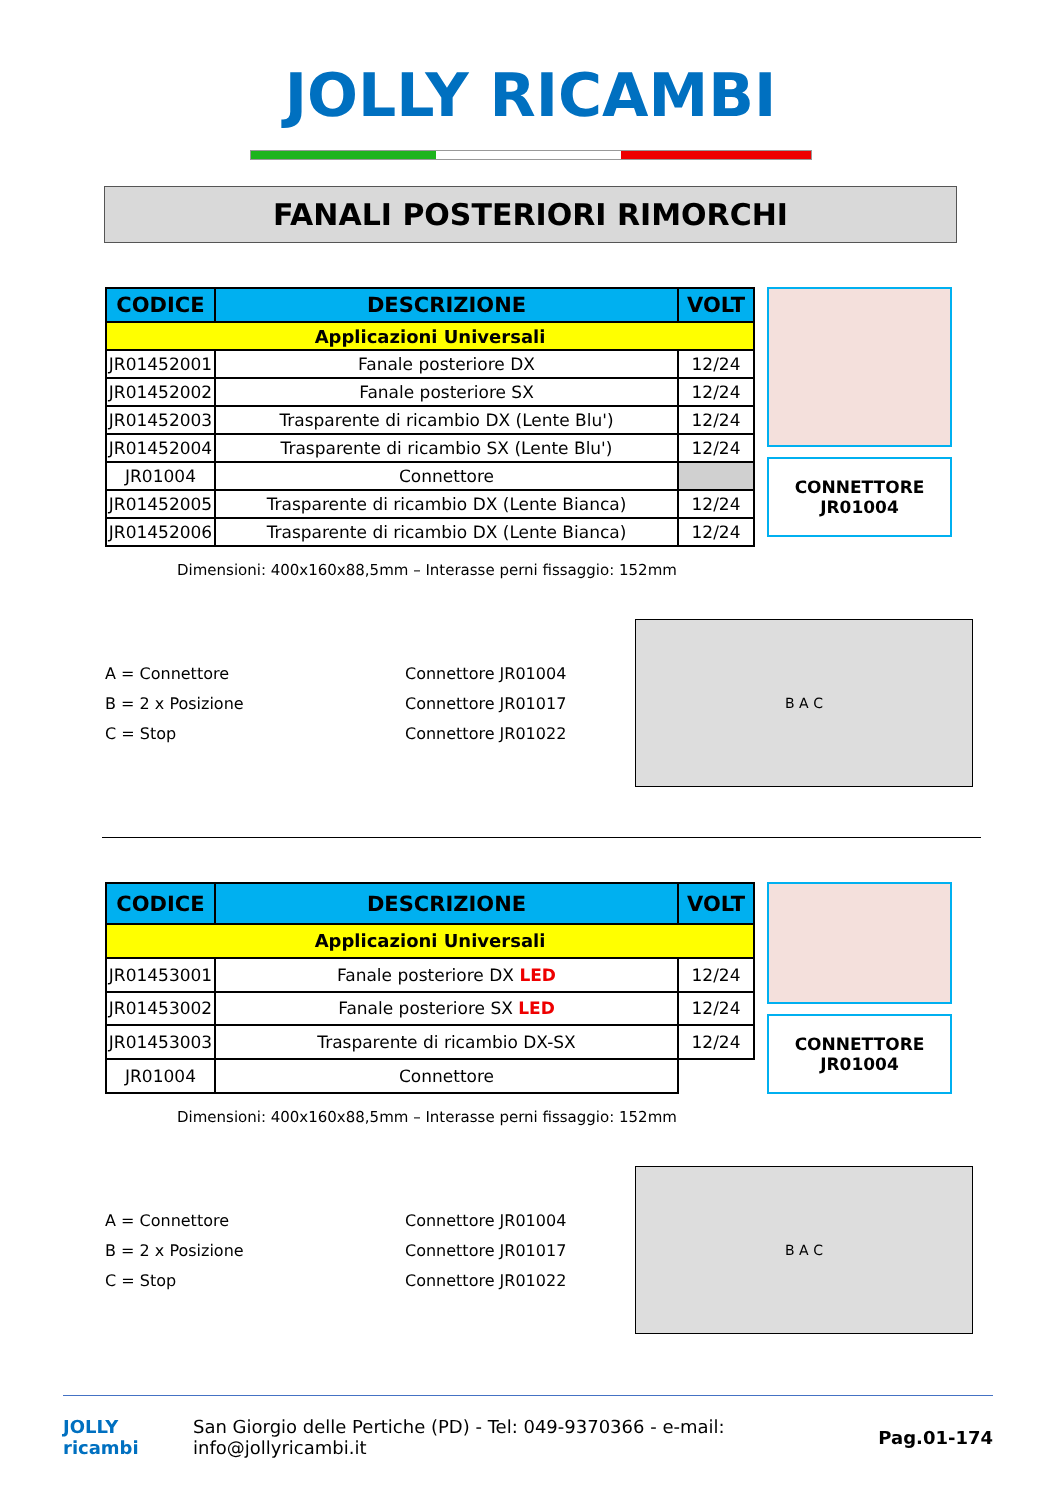JOLLY RICAMBI
FANALI POSTERIORI RIMORCHI
| CODICE | DESCRIZIONE | VOLT |
| --- | --- | --- |
| Applicazioni Universali | | |
| JR01452001 | Fanale posteriore DX | 12/24 |
| JR01452002 | Fanale posteriore SX | 12/24 |
| JR01452003 | Trasparente di ricambio DX (Lente Blu') | 12/24 |
| JR01452004 | Trasparente di ricambio SX (Lente Blu') | 12/24 |
| JR01004 | Connettore | |
| JR01452005 | Trasparente di ricambio DX (Lente Bianca) | 12/24 |
| JR01452006 | Trasparente di ricambio DX (Lente Bianca) | 12/24 |
CONNETTORE
JR01004
Dimensioni: 400x160x88,5mm – Interasse perni fissaggio: 152mm
A = Connettore
B = 2 x Posizione
C = Stop
Connettore JR01004
Connettore JR01017
Connettore JR01022
B A C
| CODICE | DESCRIZIONE | VOLT |
| --- | --- | --- |
| Applicazioni Universali | | |
| JR01453001 | Fanale posteriore DX LED | 12/24 |
| JR01453002 | Fanale posteriore SX LED | 12/24 |
| JR01453003 | Trasparente di ricambio DX-SX | 12/24 |
| JR01004 | Connettore | |
CONNETTORE
JR01004
Dimensioni: 400x160x88,5mm – Interasse perni fissaggio: 152mm
A = Connettore
B = 2 x Posizione
C = Stop
Connettore JR01004
Connettore JR01017
Connettore JR01022
B A C
JOLLY ricambi
San Giorgio delle Pertiche (PD) - Tel: 049-9370366 - e-mail: info@jollyricambi.it
Pag.01-174